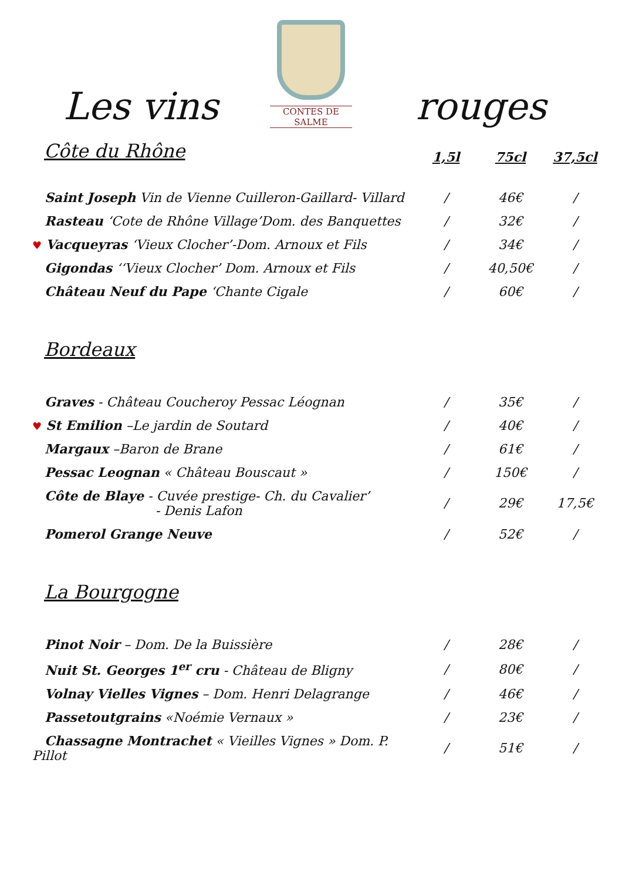Les vins
CONTES DE SALME
rouges
| Côte du Rhône | 1,5l | 75cl | 37,5cl |
| --- | --- | --- | --- |
| Saint Joseph Vin de Vienne Cuilleron-Gaillard- Villard | / | 46€ | / |
| Rasteau ‘Cote de Rhône Village’Dom. des Banquettes | / | 32€ | / |
| ♥ Vacqueyras ‘Vieux Clocher’-Dom. Arnoux et Fils | / | 34€ | / |
| Gigondas ‘‘Vieux Clocher’ Dom. Arnoux et Fils | / | 40,50€ | / |
| Château Neuf du Pape ‘Chante Cigale | / | 60€ | / |
| Bordeaux | | | |
| Graves - Château Coucheroy Pessac Léognan | / | 35€ | / |
| ♥ St Emilion –Le jardin de Soutard | / | 40€ | / |
| Margaux –Baron de Brane | / | 61€ | / |
| Pessac Leognan « Château Bouscaut » | / | 150€ | / |
| Côte de Blaye - Cuvée prestige- Ch. du Cavalier’ - Denis Lafon | / | 29€ | 17,5€ |
| Pomerol Grange Neuve | / | 52€ | / |
| La Bourgogne | | | |
| Pinot Noir – Dom. De la Buissière | / | 28€ | / |
| Nuit St. Georges 1<sup>er</sup> cru - Château de Bligny | / | 80€ | / |
| Volnay Vielles Vignes – Dom. Henri Delagrange | / | 46€ | / |
| Passetoutgrains «Noémie Vernaux » | / | 23€ | / |
| Chassagne Montrachet « Vieilles Vignes » Dom. P. Pillot | / | 51€ | / |